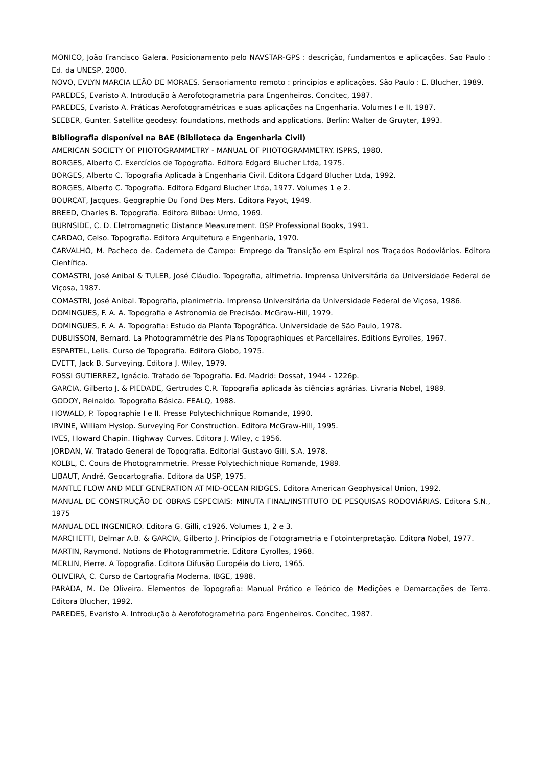MONICO, João Francisco Galera. Posicionamento pelo NAVSTAR-GPS : descrição, fundamentos e aplicações. Sao Paulo : Ed. da UNESP, 2000.
NOVO, EVLYN MARCIA LEÃO DE MORAES. Sensoriamento remoto : principios e aplicações. São Paulo : E. Blucher, 1989.
PAREDES, Evaristo A. Introdução à Aerofotogrametria para Engenheiros. Concitec, 1987.
PAREDES, Evaristo A. Práticas Aerofotogramétricas e suas aplicações na Engenharia. Volumes I e II, 1987.
SEEBER, Gunter. Satellite geodesy: foundations, methods and applications. Berlin: Walter de Gruyter, 1993.
Bibliografia disponível na BAE (Biblioteca da Engenharia Civil)
AMERICAN SOCIETY OF PHOTOGRAMMETRY - MANUAL OF PHOTOGRAMMETRY. ISPRS, 1980.
BORGES, Alberto C. Exercícios de Topografia. Editora Edgard Blucher Ltda, 1975.
BORGES, Alberto C. Topografia Aplicada à Engenharia Civil. Editora Edgard Blucher Ltda, 1992.
BORGES, Alberto C. Topografia. Editora Edgard Blucher Ltda, 1977. Volumes 1 e 2.
BOURCAT, Jacques. Geographie Du Fond Des Mers. Editora Payot, 1949.
BREED, Charles B. Topografia. Editora Bilbao: Urmo, 1969.
BURNSIDE, C. D. Eletromagnetic Distance Measurement. BSP Professional Books, 1991.
CARDAO, Celso. Topografia. Editora Arquitetura e Engenharia, 1970.
CARVALHO, M. Pacheco de. Caderneta de Campo: Emprego da Transição em Espiral nos Traçados Rodoviários. Editora Científica.
COMASTRI, José Anibal & TULER, José Cláudio. Topografia, altimetria. Imprensa Universitária da Universidade Federal de Viçosa, 1987.
COMASTRI, José Anibal. Topografia, planimetria. Imprensa Universitária da Universidade Federal de Viçosa, 1986.
DOMINGUES, F. A. A. Topografia e Astronomia de Precisão. McGraw-Hill, 1979.
DOMINGUES, F. A. A. Topografia: Estudo da Planta Topográfica. Universidade de São Paulo, 1978.
DUBUISSON, Bernard. La Photogrammétrie des Plans Topographiques et Parcellaires. Editions Eyrolles, 1967.
ESPARTEL, Lelis. Curso de Topografia. Editora Globo, 1975.
EVETT, Jack B. Surveying. Editora J. Wiley, 1979.
FOSSI GUTIERREZ, Ignácio. Tratado de Topografia. Ed. Madrid: Dossat, 1944 - 1226p.
GARCIA, Gilberto J. & PIEDADE, Gertrudes C.R. Topografia aplicada às ciências agrárias. Livraria Nobel, 1989.
GODOY, Reinaldo. Topografia Básica. FEALQ, 1988.
HOWALD, P. Topographie I e II. Presse Polytechichnique Romande, 1990.
IRVINE, William Hyslop. Surveying For Construction. Editora McGraw-Hill, 1995.
IVES, Howard Chapin. Highway Curves. Editora J. Wiley, c 1956.
JORDAN, W. Tratado General de Topografia. Editorial Gustavo Gili, S.A. 1978.
KOLBL, C. Cours de Photogrammetrie. Presse Polytechichnique Romande, 1989.
LIBAUT, André. Geocartografia. Editora da USP, 1975.
MANTLE FLOW AND MELT GENERATION AT MID-OCEAN RIDGES. Editora American Geophysical Union, 1992.
MANUAL DE CONSTRUÇÃO DE OBRAS ESPECIAIS: MINUTA FINAL/INSTITUTO DE PESQUISAS RODOVIÁRIAS. Editora S.N., 1975
MANUAL DEL INGENIERO. Editora G. Gilli, c1926. Volumes 1, 2 e 3.
MARCHETTI, Delmar A.B. & GARCIA, Gilberto J. Princípios de Fotogrametria e Fotointerpretação. Editora Nobel, 1977.
MARTIN, Raymond. Notions de Photogrammetrie. Editora Eyrolles, 1968.
MERLIN, Pierre. A Topografia. Editora Difusão Européia do Livro, 1965.
OLIVEIRA, C. Curso de Cartografia Moderna, IBGE, 1988.
PARADA, M. De Oliveira. Elementos de Topografia: Manual Prático e Teórico de Medições e Demarcações de Terra. Editora Blucher, 1992.
PAREDES, Evaristo A. Introdução à Aerofotogrametria para Engenheiros. Concitec, 1987.